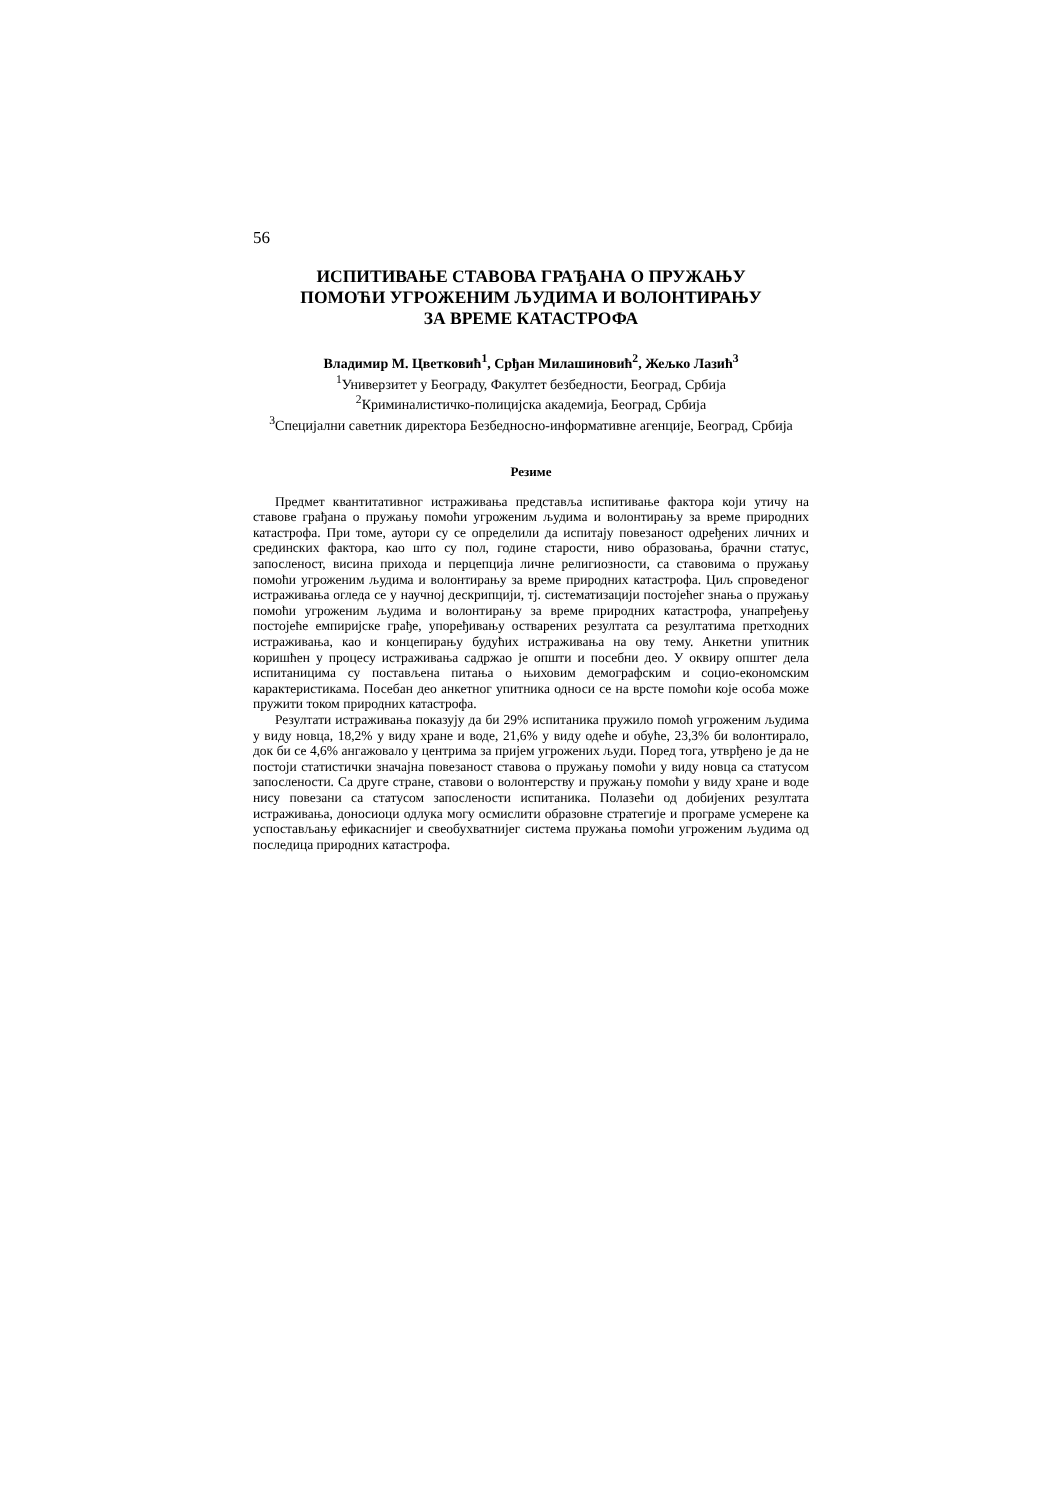56
ИСПИТИВАЊЕ СТАВОВА ГРАЂАНА О ПРУЖАЊУ
ПОМОЋИ УГРОЖЕНИМ ЉУДИМА И ВОЛОНТИРАЊУ
ЗА ВРЕМЕ КАТАСТРОФА
Владимир М. Цветковић<sup>1</sup>, Срђан Милашиновић<sup>2</sup>, Жељко Лазић<sup>3</sup>
<sup>1</sup> Универзитет у Београду, Факултет безбедности, Београд, Србија
<sup>2</sup> Криминалистичко-полицијска академија, Београд, Србија
<sup>3</sup> Специјални саветник директора Безбедносно-информативне агенције, Београд, Србија
Резиме
Предмет квантитативног истраживања представља испитивање фактора који утичу на ставове грађана о пружању помоћи угроженим људима и волонтирању за време природних катастрофа. При томе, аутори су се определили да испитају повезаност одређених личних и срединских фактора, као што су пол, године старости, ниво образовања, брачни статус, запосленост, висина прихода и перцепција личне религиозности, са ставовима о пружању помоћи угроженим људима и волонтирању за време природних катастрофа. Циљ спроведеног истраживања огледа се у научној дескрипцији, тј. систематизацији постојећег знања о пружању помоћи угроженим људима и волонтирању за време природних катастрофа, унапређењу постојеће емпиријске грађе, упоређивању остварених резултата са резултатима претходних истраживања, као и концепирању будућих истраживања на ову тему. Анкетни упитник коришћен у процесу истраживања садржао је општи и посебни део. У оквиру општег дела испитаницима су постављена питања о њиховим демографским и социо-економским карактеристикама. Посебан део анкетног упитника односи се на врсте помоћи које особа може пружити током природних катастрофа.
Резултати истраживања показују да би 29% испитаника пружило помоћ угроженим људима у виду новца, 18,2% у виду хране и воде, 21,6% у виду одеће и обуће, 23,3% би волонтирало, док би се 4,6% ангажовало у центрима за пријем угрожених људи. Поред тога, утврђено је да не постоји статистички значајна повезаност ставова о пружању помоћи у виду новца са статусом запослености. Са друге стране, ставови о волонтерству и пружању помоћи у виду хране и воде нису повезани са статусом запослености испитаника. Полазећи од добијених резултата истраживања, доносиоци одлука могу осмислити образовне стратегије и програме усмерене ка успостављању ефикаснијег и свеобухватнијег система пружања помоћи угроженим људима од последица природних катастрофа.